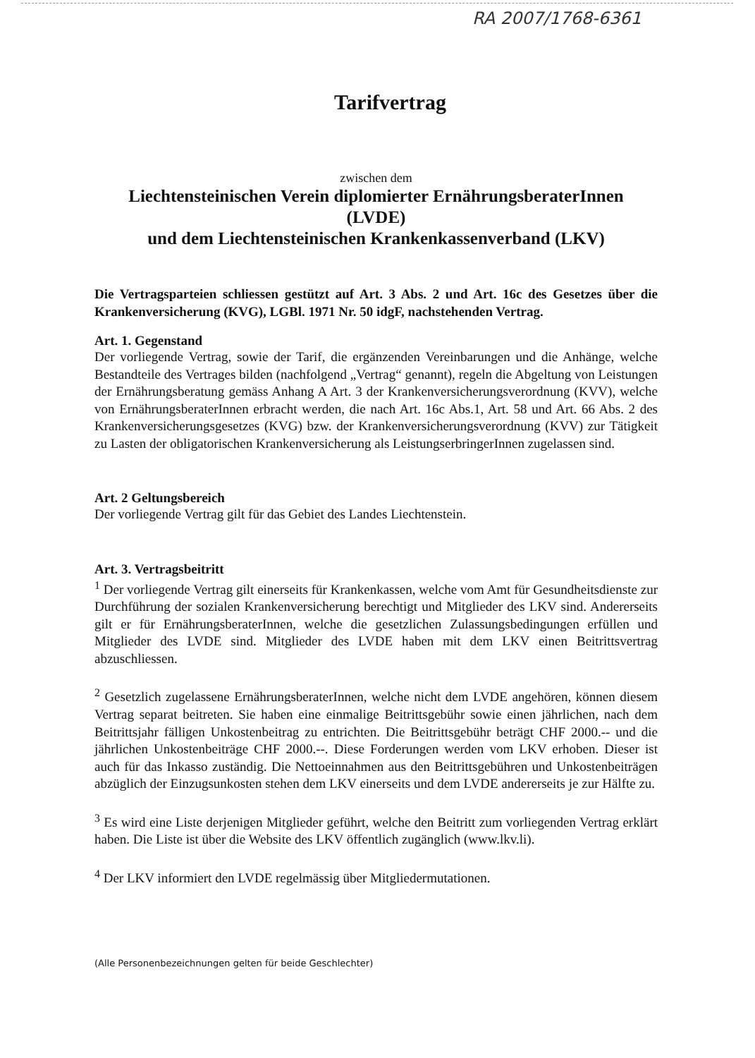RA 2007/1768-6361
Tarifvertrag
zwischen dem
Liechtensteinischen Verein diplomierter ErnährungsberaterInnen
(LVDE)
und dem Liechtensteinischen Krankenkassenverband (LKV)
Die Vertragsparteien schliessen gestützt auf Art. 3 Abs. 2 und Art. 16c des Gesetzes über die Krankenversicherung (KVG), LGBl. 1971 Nr. 50 idgF, nachstehenden Vertrag.
Art. 1. Gegenstand
Der vorliegende Vertrag, sowie der Tarif, die ergänzenden Vereinbarungen und die Anhänge, welche Bestandteile des Vertrages bilden (nachfolgend „Vertrag“ genannt), regeln die Abgeltung von Leistungen der Ernährungsberatung gemäss Anhang A Art. 3 der Krankenversicherungsverordnung (KVV), welche von ErnährungsberaterInnen erbracht werden, die nach Art. 16c Abs.1, Art. 58 und Art. 66 Abs. 2 des Krankenversicherungsgesetzes (KVG) bzw. der Krankenversicherungsverordnung (KVV) zur Tätigkeit zu Lasten der obligatorischen Krankenversicherung als LeistungserbringerInnen zugelassen sind.
Art. 2 Geltungsbereich
Der vorliegende Vertrag gilt für das Gebiet des Landes Liechtenstein.
Art. 3. Vertragsbeitritt
<sup>1</sup> Der vorliegende Vertrag gilt einerseits für Krankenkassen, welche vom Amt für Gesundheitsdienste zur Durchführung der sozialen Krankenversicherung berechtigt und Mitglieder des LKV sind. Andererseits gilt er für ErnährungsberaterInnen, welche die gesetzlichen Zulassungsbedingungen erfüllen und Mitglieder des LVDE sind. Mitglieder des LVDE haben mit dem LKV einen Beitrittsvertrag abzuschliessen.
<sup>2</sup> Gesetzlich zugelassene ErnährungsberaterInnen, welche nicht dem LVDE angehören, können diesem Vertrag separat beitreten. Sie haben eine einmalige Beitrittsgebühr sowie einen jährlichen, nach dem Beitrittsjahr fälligen Unkostenbeitrag zu entrichten. Die Beitrittsgebühr beträgt CHF 2000.-- und die jährlichen Unkostenbeiträge CHF 2000.--. Diese Forderungen werden vom LKV erhoben. Dieser ist auch für das Inkasso zuständig. Die Nettoeinnahmen aus den Beitrittsgebühren und Unkostenbeiträgen abzüglich der Einzugsunkosten stehen dem LKV einerseits und dem LVDE andererseits je zur Hälfte zu.
<sup>3</sup> Es wird eine Liste derjenigen Mitglieder geführt, welche den Beitritt zum vorliegenden Vertrag erklärt haben. Die Liste ist über die Website des LKV öffentlich zugänglich (www.lkv.li).
<sup>4</sup> Der LKV informiert den LVDE regelmässig über Mitgliedermutationen.
(Alle Personenbezeichnungen gelten für beide Geschlechter)